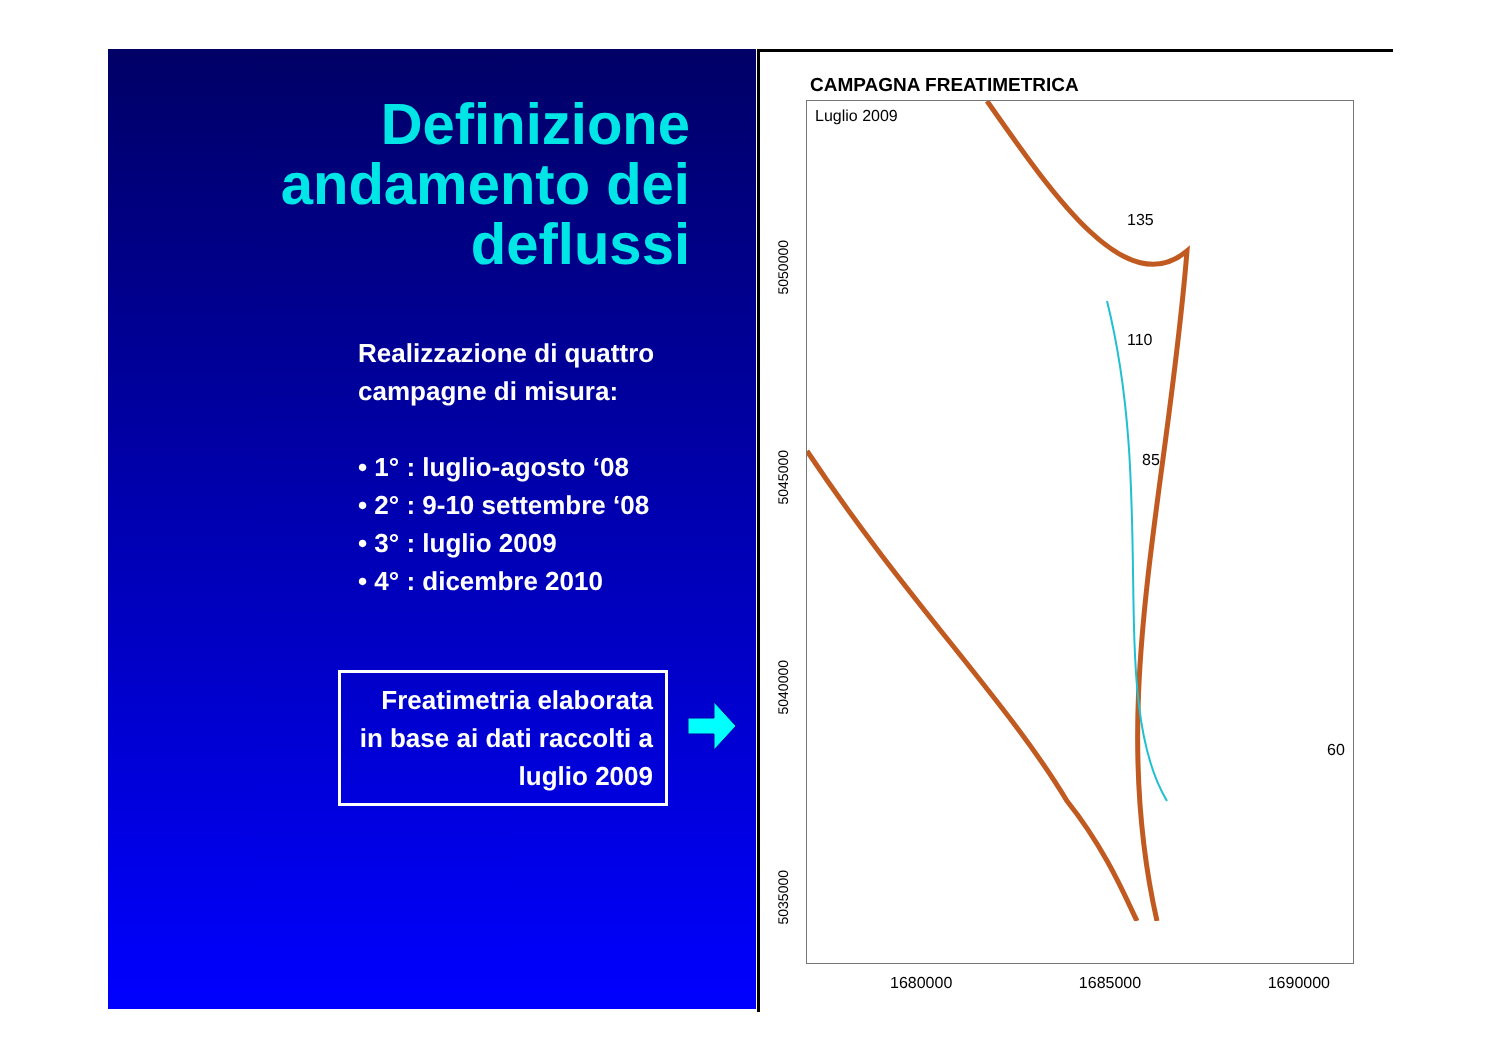Definizione andamento dei deflussi
Realizzazione di quattro campagne di misura:
• 1° : luglio-agosto ‘08
• 2° : 9-10 settembre ‘08
• 3° : luglio 2009
• 4° : dicembre 2010
Freatimetria elaborata in base ai dati raccolti a luglio 2009
CAMPAGNA FREATIMETRICA
Luglio 2009
60
85
110
135
1680000 1685000 1690000
5050000
5045000
5040000
5035000